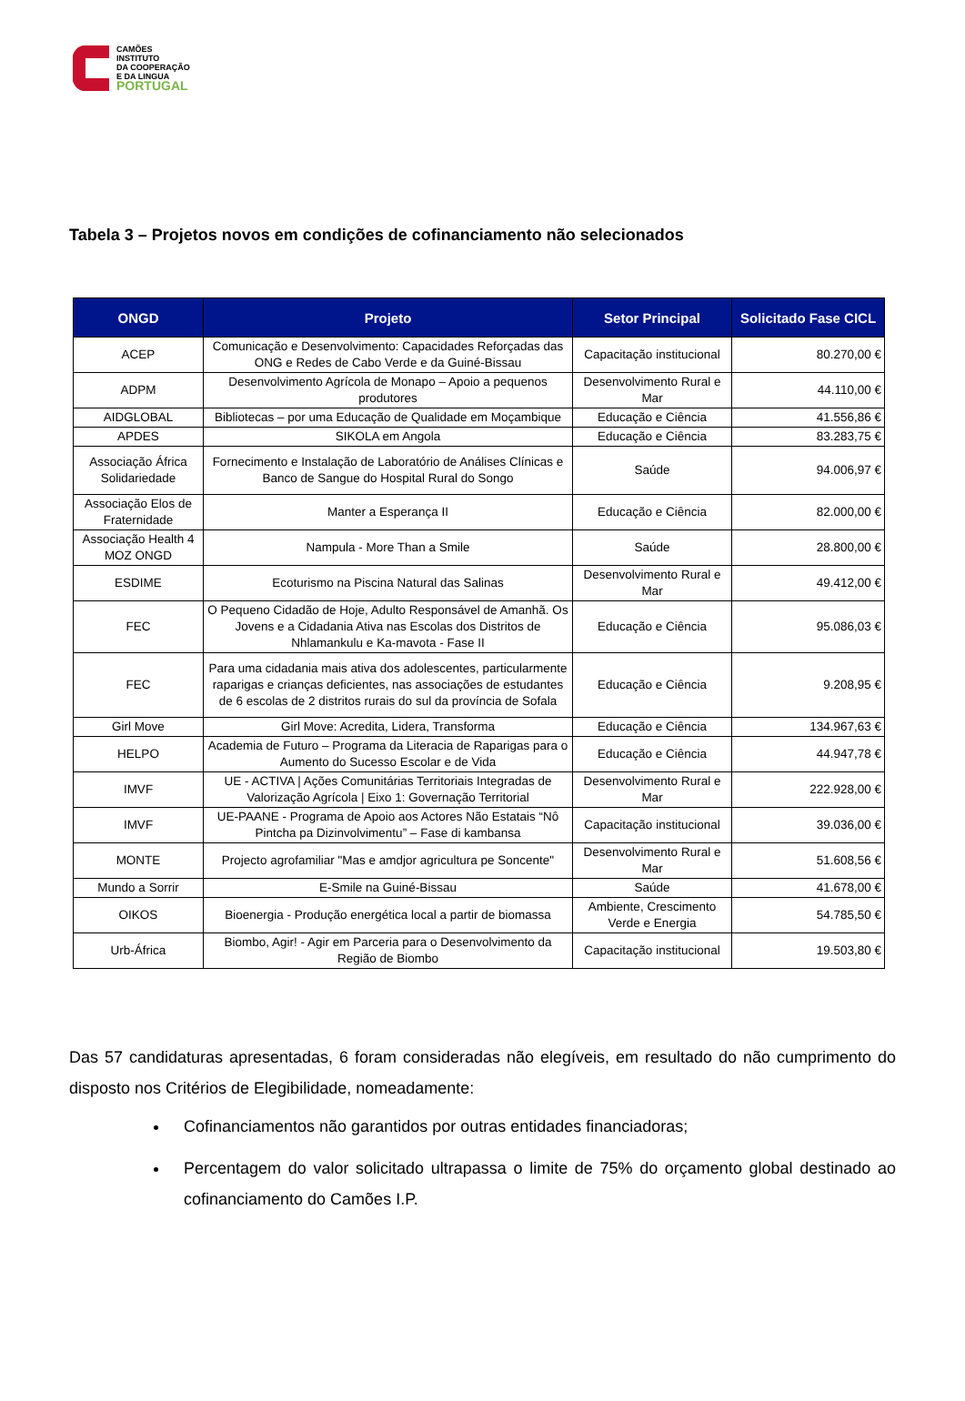CAMÕES
INSTITUTO
DA COOPERAÇÃO
E DA LINGUA
PORTUGAL
Tabela 3 – Projetos novos em condições de cofinanciamento não selecionados
| ONGD | Projeto | Setor Principal | Solicitado Fase CICL |
| --- | --- | --- | --- |
| ACEP | Comunicação e Desenvolvimento: Capacidades Reforçadas das ONG e Redes de Cabo Verde e da Guiné-Bissau | Capacitação institucional | 80.270,00 € |
| ADPM | Desenvolvimento Agrícola de Monapo – Apoio a pequenos produtores | Desenvolvimento Rural e Mar | 44.110,00 € |
| AIDGLOBAL | Bibliotecas – por uma Educação de Qualidade em Moçambique | Educação e Ciência | 41.556,86 € |
| APDES | SIKOLA em Angola | Educação e Ciência | 83.283,75 € |
| Associação África Solidariedade | Fornecimento e Instalação de Laboratório de Análises Clínicas e Banco de Sangue do Hospital Rural do Songo | Saúde | 94.006,97 € |
| Associação Elos de Fraternidade | Manter a Esperança II | Educação e Ciência | 82.000,00 € |
| Associação Health 4 MOZ ONGD | Nampula - More Than a Smile | Saúde | 28.800,00 € |
| ESDIME | Ecoturismo na Piscina Natural das Salinas | Desenvolvimento Rural e Mar | 49.412,00 € |
| FEC | O Pequeno Cidadão de Hoje, Adulto Responsável de Amanhã. Os Jovens e a Cidadania Ativa nas Escolas dos Distritos de Nhlamankulu e Ka-mavota - Fase II | Educação e Ciência | 95.086,03 € |
| FEC | Para uma cidadania mais ativa dos adolescentes, particularmente raparigas e crianças deficientes, nas associações de estudantes de 6 escolas de 2 distritos rurais do sul da província de Sofala | Educação e Ciência | 9.208,95 € |
| Girl Move | Girl Move: Acredita, Lidera, Transforma | Educação e Ciência | 134.967,63 € |
| HELPO | Academia de Futuro – Programa da Literacia de Raparigas para o Aumento do Sucesso Escolar e de Vida | Educação e Ciência | 44.947,78 € |
| IMVF | UE - ACTIVA / Ações Comunitárias Territoriais Integradas de Valorização Agrícola / Eixo 1: Governação Territorial | Desenvolvimento Rural e Mar | 222.928,00 € |
| IMVF | UE-PAANE - Programa de Apoio aos Actores Não Estatais “Nô Pintcha pa Dizinvolvimentu” – Fase di kambansa | Capacitação institucional | 39.036,00 € |
| MONTE | Projecto agrofamiliar "Mas e amdjor agricultura pe Soncente" | Desenvolvimento Rural e Mar | 51.608,56 € |
| Mundo a Sorrir | E-Smile na Guiné-Bissau | Saúde | 41.678,00 € |
| OIKOS | Bioenergia - Produção energética local a partir de biomassa | Ambiente, Crescimento Verde e Energia | 54.785,50 € |
| Urb-África | Biombo, Agir! - Agir em Parceria para o Desenvolvimento da Região de Biombo | Capacitação institucional | 19.503,80 € |
Das 57 candidaturas apresentadas, 6 foram consideradas não elegíveis, em resultado do não cumprimento do disposto nos Critérios de Elegibilidade, nomeadamente:
Cofinanciamentos não garantidos por outras entidades financiadoras;
Percentagem do valor solicitado ultrapassa o limite de 75% do orçamento global destinado ao cofinanciamento do Camões I.P.